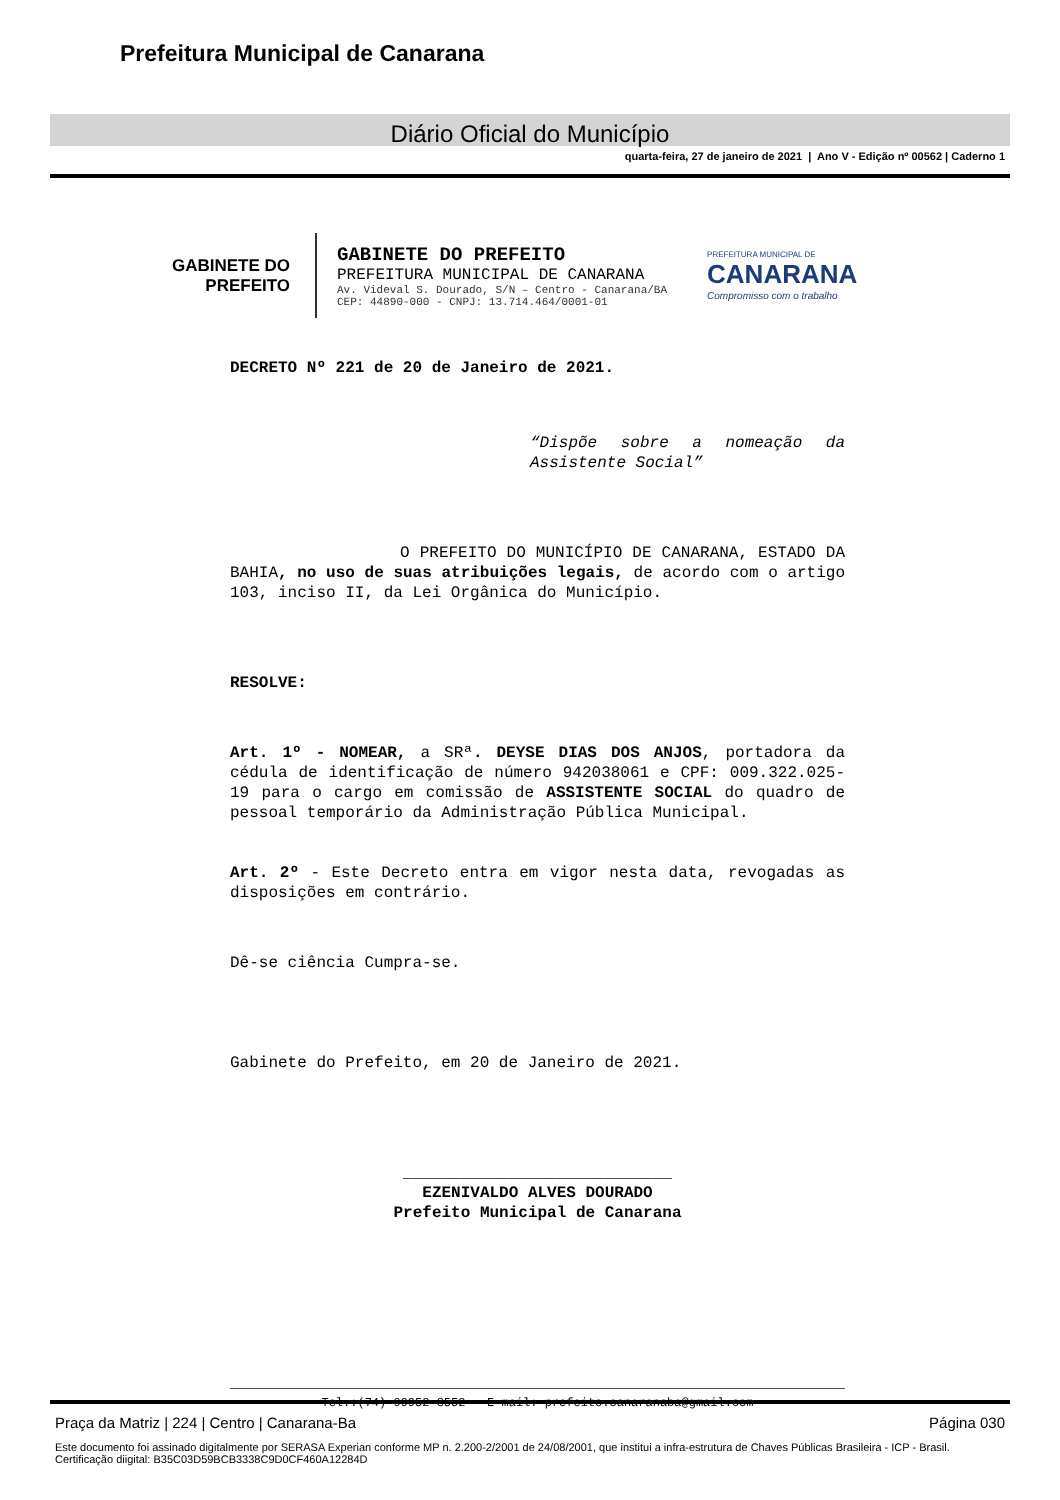Prefeitura Municipal de Canarana
Diário Oficial do Município
quarta-feira, 27 de janeiro de 2021 | Ano V - Edição nº 00562 | Caderno 1
GABINETE DO
PREFEITO
GABINETE DO PREFEITO
PREFEITURA MUNICIPAL DE CANARANA
Av. Videval S. Dourado, S/N – Centro - Canarana/BA
CEP: 44890-000 - CNPJ: 13.714.464/0001-01
PREFEITURA MUNICIPAL DE
CANARANA
Compromisso com o trabalho
DECRETO Nº 221 de 20 de Janeiro de 2021.
“Dispõe sobre a nomeação da Assistente Social”
O PREFEITO DO MUNICÍPIO DE CANARANA, ESTADO DA BAHIA, no uso de suas atribuições legais, de acordo com o artigo 103, inciso II, da Lei Orgânica do Município.
RESOLVE:
Art. 1º - NOMEAR, a SRª. DEYSE DIAS DOS ANJOS, portadora da cédula de identificação de número 942038061 e CPF: 009.322.025-19 para o cargo em comissão de ASSISTENTE SOCIAL do quadro de pessoal temporário da Administração Pública Municipal.
Art. 2º - Este Decreto entra em vigor nesta data, revogadas as disposições em contrário.
Dê-se ciência Cumpra-se.
Gabinete do Prefeito, em 20 de Janeiro de 2021.
____________________________
EZENIVALDO ALVES DOURADO
Prefeito Municipal de Canarana
Tel.:(74) 99952-8552 – E-mail: prefeito.canaranaba@gmail.com
Praça da Matriz | 224 | Centro | Canarana-Ba Página 030
Este documento foi assinado digitalmente por SERASA Experian conforme MP n. 2.200-2/2001 de 24/08/2001, que institui a infra-estrutura de Chaves Públicas Brasileira - ICP - Brasil. Certificação diigital: B35C03D59BCB3338C9D0CF460A12284D